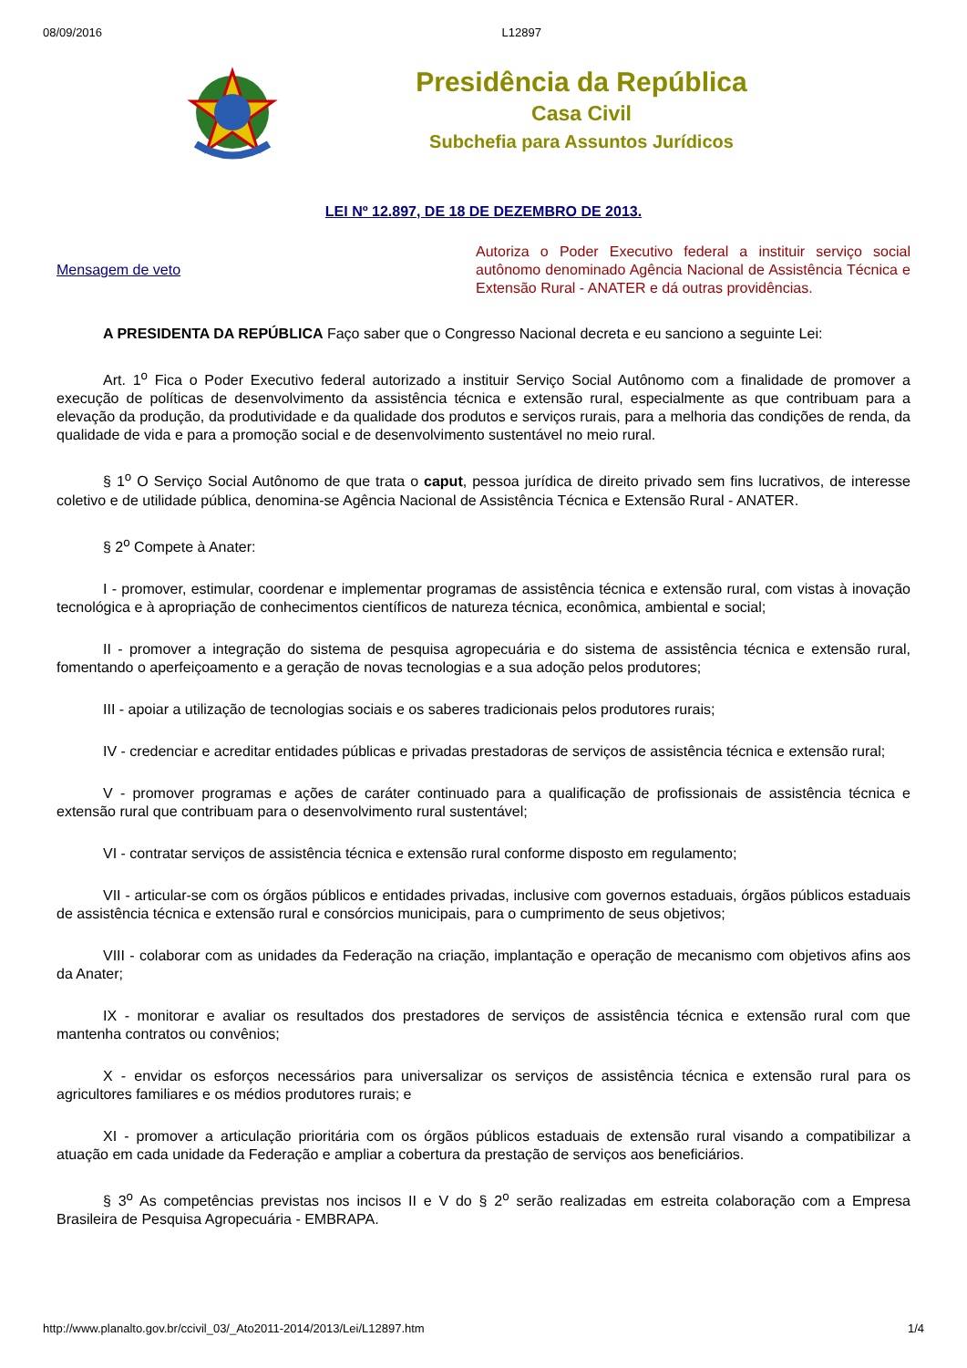08/09/2016 L12897
Presidência da República
Casa Civil
Subchefia para Assuntos Jurídicos
LEI Nº 12.897, DE 18 DE DEZEMBRO DE 2013.
Mensagem de veto
Autoriza o Poder Executivo federal a instituir serviço social autônomo denominado Agência Nacional de Assistência Técnica e Extensão Rural - ANATER e dá outras providências.
A PRESIDENTA DA REPÚBLICA Faço saber que o Congresso Nacional decreta e eu sanciono a seguinte Lei:
Art. 1<sup>o</sup> Fica o Poder Executivo federal autorizado a instituir Serviço Social Autônomo com a finalidade de promover a execução de políticas de desenvolvimento da assistência técnica e extensão rural, especialmente as que contribuam para a elevação da produção, da produtividade e da qualidade dos produtos e serviços rurais, para a melhoria das condições de renda, da qualidade de vida e para a promoção social e de desenvolvimento sustentável no meio rural.
§ 1<sup>o</sup> O Serviço Social Autônomo de que trata o caput, pessoa jurídica de direito privado sem fins lucrativos, de interesse coletivo e de utilidade pública, denomina-se Agência Nacional de Assistência Técnica e Extensão Rural - ANATER.
§ 2<sup>o</sup> Compete à Anater:
I - promover, estimular, coordenar e implementar programas de assistência técnica e extensão rural, com vistas à inovação tecnológica e à apropriação de conhecimentos científicos de natureza técnica, econômica, ambiental e social;
II - promover a integração do sistema de pesquisa agropecuária e do sistema de assistência técnica e extensão rural, fomentando o aperfeiçoamento e a geração de novas tecnologias e a sua adoção pelos produtores;
III - apoiar a utilização de tecnologias sociais e os saberes tradicionais pelos produtores rurais;
IV - credenciar e acreditar entidades públicas e privadas prestadoras de serviços de assistência técnica e extensão rural;
V - promover programas e ações de caráter continuado para a qualificação de profissionais de assistência técnica e extensão rural que contribuam para o desenvolvimento rural sustentável;
VI - contratar serviços de assistência técnica e extensão rural conforme disposto em regulamento;
VII - articular-se com os órgãos públicos e entidades privadas, inclusive com governos estaduais, órgãos públicos estaduais de assistência técnica e extensão rural e consórcios municipais, para o cumprimento de seus objetivos;
VIII - colaborar com as unidades da Federação na criação, implantação e operação de mecanismo com objetivos afins aos da Anater;
IX - monitorar e avaliar os resultados dos prestadores de serviços de assistência técnica e extensão rural com que mantenha contratos ou convênios;
X - envidar os esforços necessários para universalizar os serviços de assistência técnica e extensão rural para os agricultores familiares e os médios produtores rurais; e
XI - promover a articulação prioritária com os órgãos públicos estaduais de extensão rural visando a compatibilizar a atuação em cada unidade da Federação e ampliar a cobertura da prestação de serviços aos beneficiários.
§ 3<sup>o</sup> As competências previstas nos incisos II e V do § 2<sup>o</sup> serão realizadas em estreita colaboração com a Empresa Brasileira de Pesquisa Agropecuária - EMBRAPA.
http://www.planalto.gov.br/ccivil_03/_Ato2011-2014/2013/Lei/L12897.htm 1/4